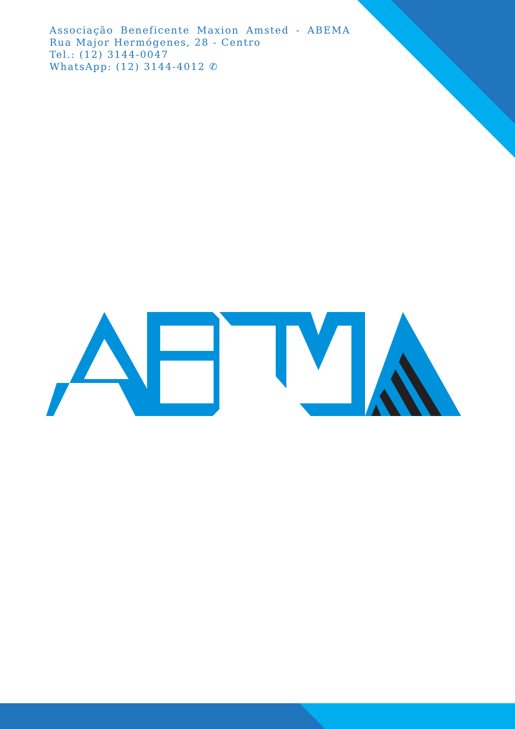Associação Beneficente Maxion Amsted - ABEMA
Rua Major Hermógenes, 28 - Centro
Tel.: (12) 3144-0047
WhatsApp: (12) 3144-4012 ✆